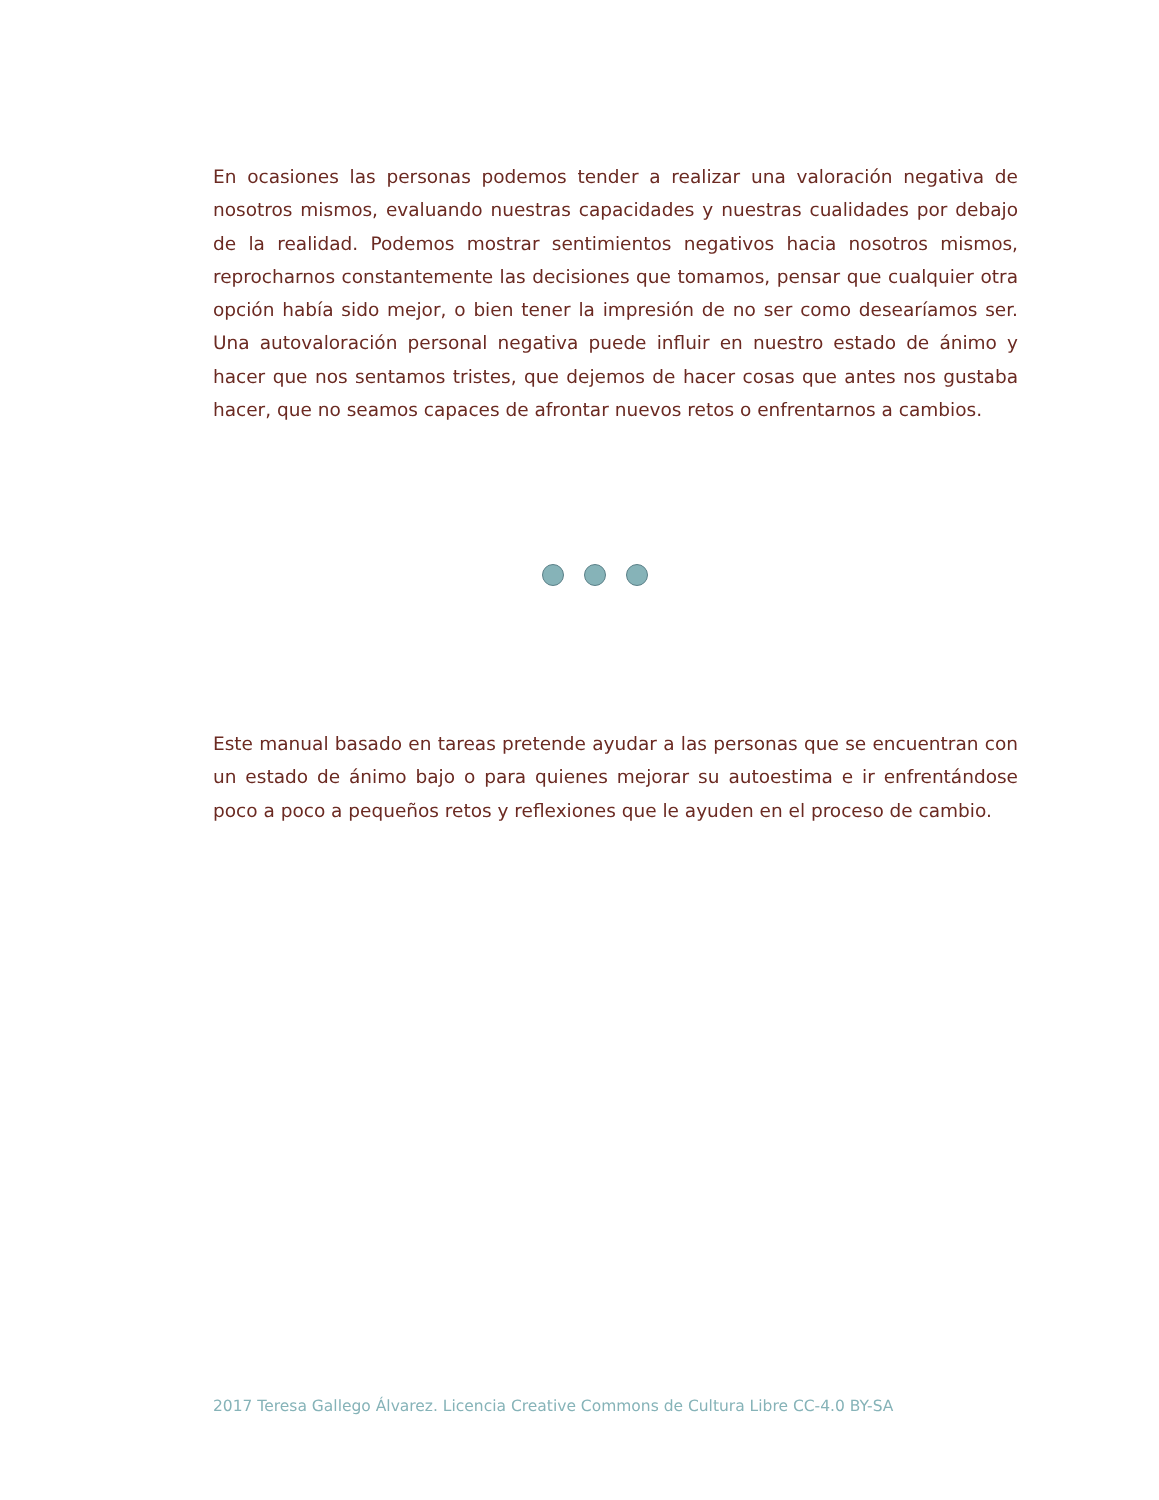En ocasiones las personas podemos tender a realizar una valoración negativa de nosotros mismos, evaluando nuestras capacidades y nuestras cualidades por debajo de la realidad. Podemos mostrar sentimientos negativos hacia nosotros mismos, reprocharnos constantemente las decisiones que tomamos, pensar que cualquier otra opción había sido mejor, o bien tener la impresión de no ser como desearíamos ser. Una autovaloración personal negativa puede influir en nuestro estado de ánimo y hacer que nos sentamos tristes, que dejemos de hacer cosas que antes nos gustaba hacer, que no seamos capaces de afrontar nuevos retos o enfrentarnos a cambios.
Este manual basado en tareas pretende ayudar a las personas que se encuentran con un estado de ánimo bajo o para quienes mejorar su autoestima e ir enfrentándose poco a poco a pequeños retos y reflexiones que le ayuden en el proceso de cambio.
2017 Teresa Gallego Álvarez. Licencia Creative Commons de Cultura Libre CC-4.0 BY-SA